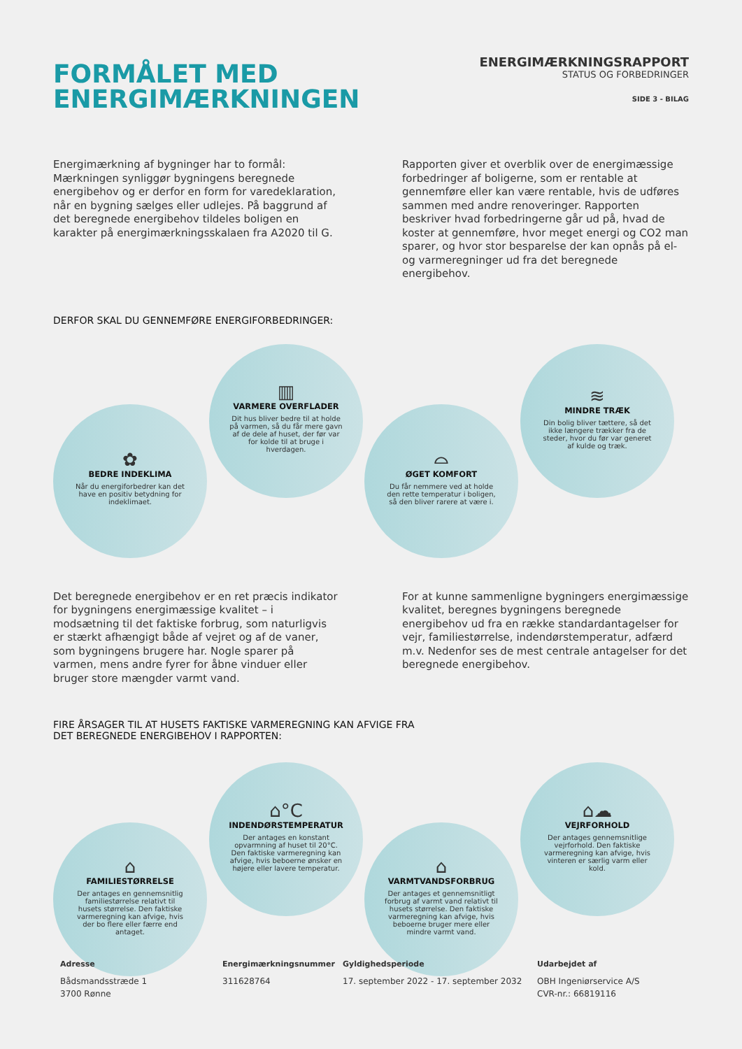FORMÅLET MED
ENERGIMÆRKNINGEN
ENERGIMÆRKNINGSRAPPORT
STATUS OG FORBEDRINGER
SIDE 3 - BILAG
Energimærkning af bygninger har to formål: Mærkningen synliggør bygningens beregnede energibehov og er derfor en form for varedeklaration, når en bygning sælges eller udlejes. På baggrund af det beregnede energibehov tildeles boligen en karakter på energimærkningsskalaen fra A2020 til G.
Rapporten giver et overblik over de energimæssige forbedringer af boligerne, som er rentable at gennemføre eller kan være rentable, hvis de udføres sammen med andre renoveringer. Rapporten beskriver hvad forbedringerne går ud på, hvad de koster at gennemføre, hvor meget energi og CO2 man sparer, og hvor stor besparelse der kan opnås på el- og varmeregninger ud fra det beregnede energibehov.
DERFOR SKAL DU GENNEMFØRE ENERGIFORBEDRINGER:
✿
BEDRE INDEKLIMA
Når du energiforbedrer kan det have en positiv betydning for indeklimaet.
▥
VARMERE OVERFLADER
Dit hus bliver bedre til at holde på varmen, så du får mere gavn af de dele af huset, der før var for kolde til at bruge i hverdagen.
⌓
ØGET KOMFORT
Du får nemmere ved at holde den rette temperatur i boligen, så den bliver rarere at være i.
≋
MINDRE TRÆK
Din bolig bliver tættere, så det ikke længere trækker fra de steder, hvor du før var generet af kulde og træk.
Det beregnede energibehov er en ret præcis indikator for bygningens energimæssige kvalitet – i modsætning til det faktiske forbrug, som naturligvis er stærkt afhængigt både af vejret og af de vaner, som bygningens brugere har. Nogle sparer på varmen, mens andre fyrer for åbne vinduer eller bruger store mængder varmt vand.
For at kunne sammenligne bygningers energimæssige kvalitet, beregnes bygningens beregnede energibehov ud fra en række standardantagelser for vejr, familiestørrelse, indendørstemperatur, adfærd m.v. Nedenfor ses de mest centrale antagelser for det beregnede energibehov.
FIRE ÅRSAGER TIL AT HUSETS FAKTISKE VARMEREGNING KAN AFVIGE FRA
DET BEREGNEDE ENERGIBEHOV I RAPPORTEN:
⌂
FAMILIESTØRRELSE
Der antages en gennemsnitlig familiestørrelse relativt til husets størrelse. Den faktiske varmeregning kan afvige, hvis der bo flere eller færre end antaget.
⌂°C
INDENDØRSTEMPERATUR
Der antages en konstant opvarmning af huset til 20°C. Den faktiske varmeregning kan afvige, hvis beboerne ønsker en højere eller lavere temperatur.
⌂
VARMTVANDSFORBRUG
Der antages et gennemsnitligt forbrug af varmt vand relativt til husets størrelse. Den faktiske varmeregning kan afvige, hvis beboerne bruger mere eller mindre varmt vand.
⌂☁
VEJRFORHOLD
Der antages gennemsnitlige vejrforhold. Den faktiske varmeregning kan afvige, hvis vinteren er særlig varm eller kold.
Adresse
Bådsmandsstræde 1
3700 Rønne
Energimærkningsnummer
311628764
Gyldighedsperiode
17. september 2022 - 17. september 2032
Udarbejdet af
OBH Ingeniørservice A/S
CVR-nr.: 66819116